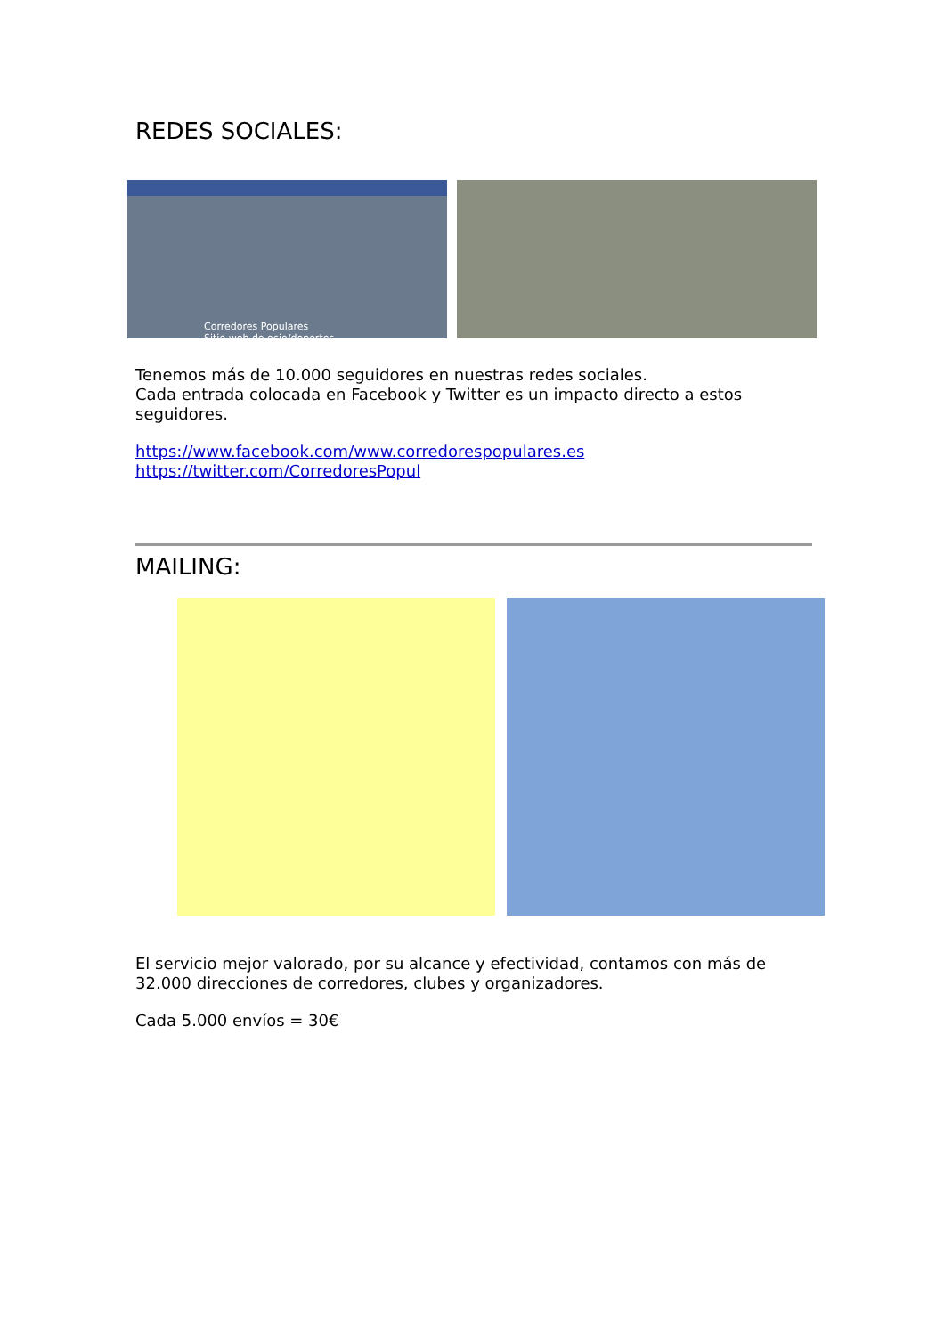REDES SOCIALES:
Corredores Populares
Sitio web de ocio/deportes
Tenemos más de 10.000 seguidores en nuestras redes sociales.
Cada entrada colocada en Facebook y Twitter es un impacto directo a estos seguidores.
https://www.facebook.com/www.corredorespopulares.es
https://twitter.com/CorredoresPopul
MAILING:
El servicio mejor valorado, por su alcance y efectividad, contamos con más de 32.000 direcciones de corredores, clubes y organizadores.
Cada 5.000 envíos = 30€